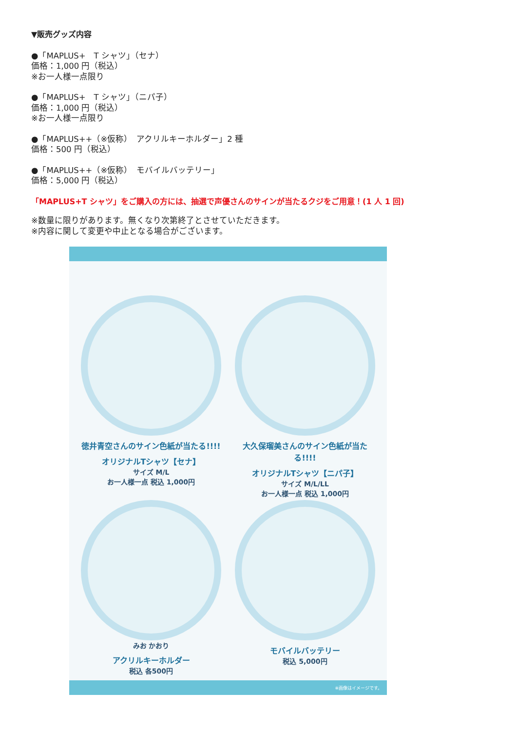▼販売グッズ内容
●「MAPLUS+　T シャツ」（セナ）
価格：1,000 円（税込）
※お一人様一点限り
●「MAPLUS+　T シャツ」（ニパ子）
価格：1,000 円（税込）
※お一人様一点限り
●「MAPLUS++（※仮称）　アクリルキーホルダー」2 種
価格：500 円（税込）
●「MAPLUS++（※仮称）　モバイルバッテリー」
価格：5,000 円（税込）
「MAPLUS+T シャツ」をご購入の方には、抽選で声優さんのサインが当たるクジをご用意！(1 人 1 回)
※数量に限りがあります。無くなり次第終了とさせていただきます。
※内容に関して変更や中止となる場合がございます。
徳井青空さんのサイン色紙が当たる!!!!
オリジナルTシャツ【セナ】
サイズ M/L
お一人様一点 税込 1,000円
大久保瑠美さんのサイン色紙が当たる!!!!
オリジナルTシャツ【ニパ子】
サイズ M/L/LL
お一人様一点 税込 1,000円
みお かおり
アクリルキーホルダー
税込 各500円
モバイルバッテリー
税込 5,000円
※画像はイメージです。